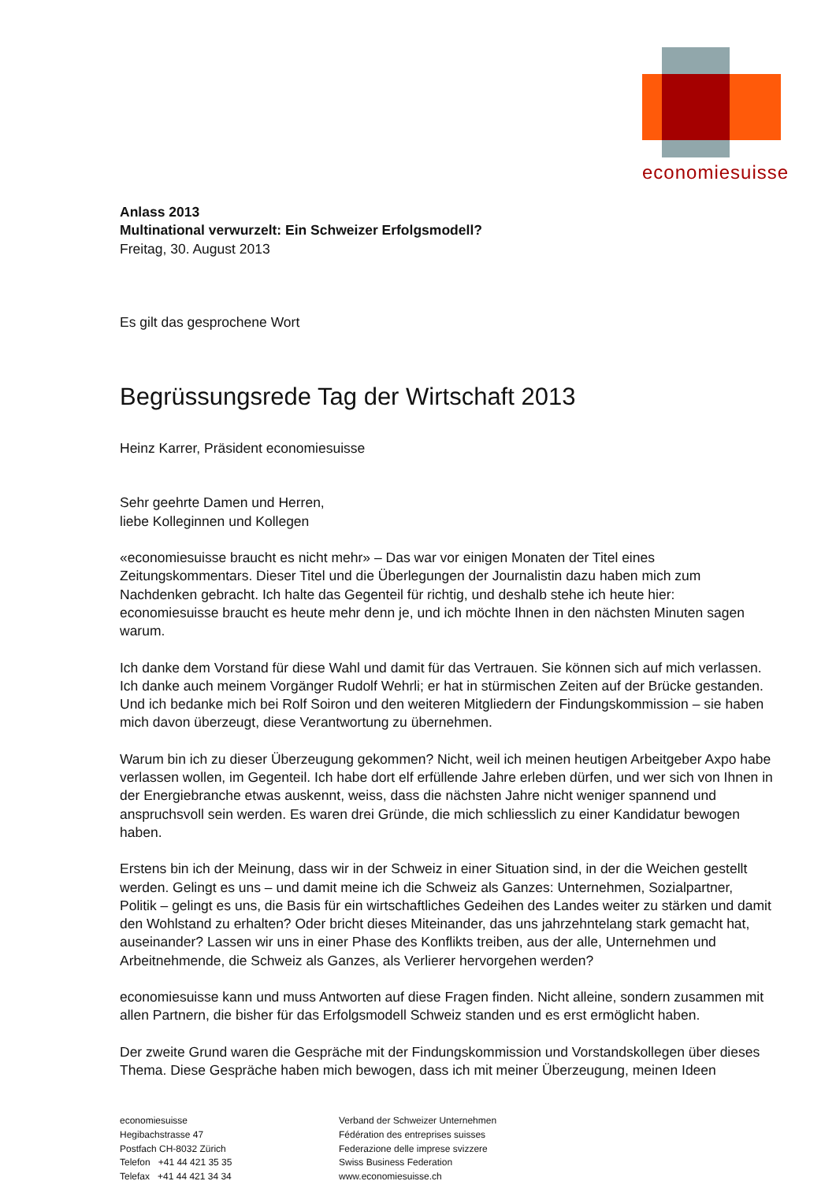economiesuisse
Anlass 2013
Multinational verwurzelt: Ein Schweizer Erfolgsmodell?
Freitag, 30. August 2013
Es gilt das gesprochene Wort
Begrüssungsrede Tag der Wirtschaft 2013
Heinz Karrer, Präsident economiesuisse
Sehr geehrte Damen und Herren,
liebe Kolleginnen und Kollegen
«economiesuisse braucht es nicht mehr» – Das war vor einigen Monaten der Titel eines Zeitungskommentars. Dieser Titel und die Überlegungen der Journalistin dazu haben mich zum Nachdenken gebracht. Ich halte das Gegenteil für richtig, und deshalb stehe ich heute hier: economiesuisse braucht es heute mehr denn je, und ich möchte Ihnen in den nächsten Minuten sagen warum.
Ich danke dem Vorstand für diese Wahl und damit für das Vertrauen. Sie können sich auf mich verlassen. Ich danke auch meinem Vorgänger Rudolf Wehrli; er hat in stürmischen Zeiten auf der Brücke gestanden. Und ich bedanke mich bei Rolf Soiron und den weiteren Mitgliedern der Findungskommission – sie haben mich davon überzeugt, diese Verantwortung zu übernehmen.
Warum bin ich zu dieser Überzeugung gekommen? Nicht, weil ich meinen heutigen Arbeitgeber Axpo habe verlassen wollen, im Gegenteil. Ich habe dort elf erfüllende Jahre erleben dürfen, und wer sich von Ihnen in der Energiebranche etwas auskennt, weiss, dass die nächsten Jahre nicht weniger spannend und anspruchsvoll sein werden. Es waren drei Gründe, die mich schliesslich zu einer Kandidatur bewogen haben.
Erstens bin ich der Meinung, dass wir in der Schweiz in einer Situation sind, in der die Weichen gestellt werden. Gelingt es uns – und damit meine ich die Schweiz als Ganzes: Unternehmen, Sozialpartner, Politik – gelingt es uns, die Basis für ein wirtschaftliches Gedeihen des Landes weiter zu stärken und damit den Wohlstand zu erhalten? Oder bricht dieses Miteinander, das uns jahrzehntelang stark gemacht hat, auseinander? Lassen wir uns in einer Phase des Konflikts treiben, aus der alle, Unternehmen und Arbeitnehmende, die Schweiz als Ganzes, als Verlierer hervorgehen werden?
economiesuisse kann und muss Antworten auf diese Fragen finden. Nicht alleine, sondern zusammen mit allen Partnern, die bisher für das Erfolgsmodell Schweiz standen und es erst ermöglicht haben.
Der zweite Grund waren die Gespräche mit der Findungskommission und Vorstandskollegen über dieses Thema. Diese Gespräche haben mich bewogen, dass ich mit meiner Überzeugung, meinen Ideen
economiesuisse
Hegibachstrasse 47
Postfach CH-8032 Zürich
Telefon +41 44 421 35 35
Telefax +41 44 421 34 34
Verband der Schweizer Unternehmen
Fédération des entreprises suisses
Federazione delle imprese svizzere
Swiss Business Federation
www.economiesuisse.ch